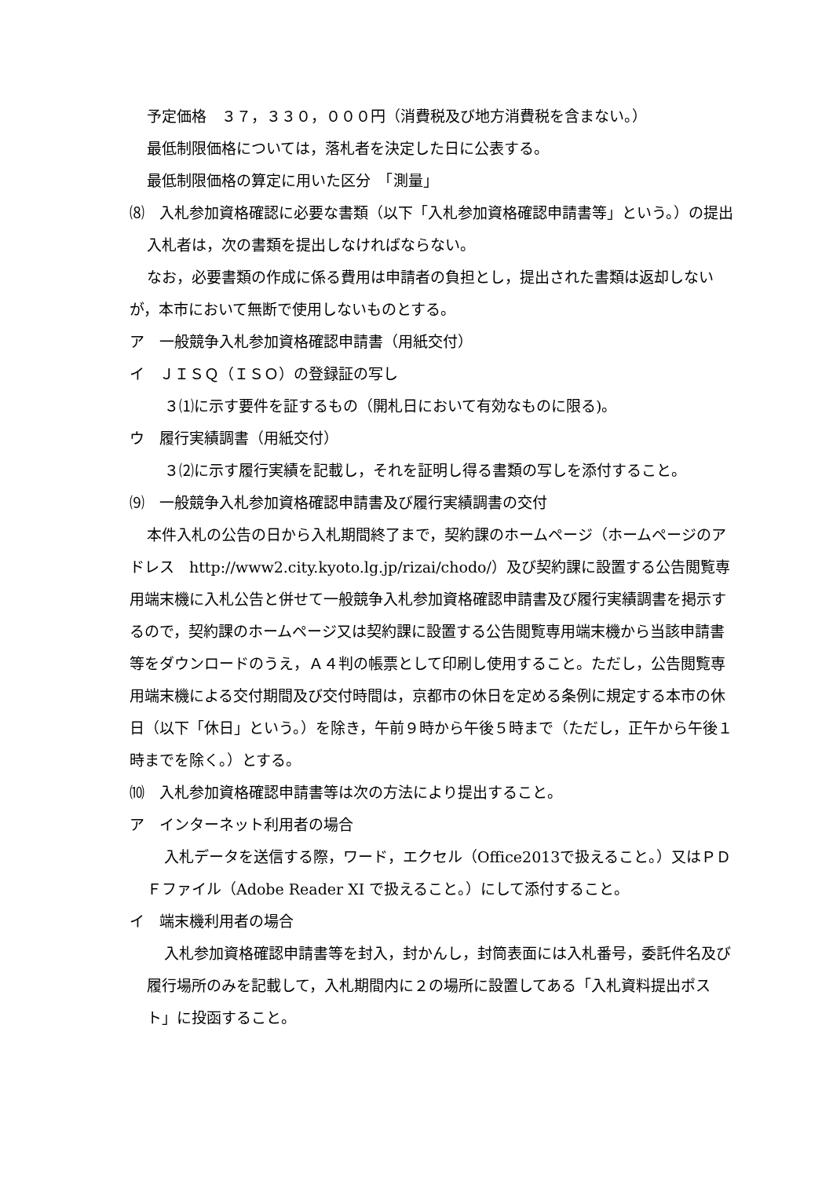予定価格　３７，３３０，０００円（消費税及び地方消費税を含まない。）
最低制限価格については，落札者を決定した日に公表する。
最低制限価格の算定に用いた区分　「測量」
⑻　入札参加資格確認に必要な書類（以下「入札参加資格確認申請書等」という。）の提出
入札者は，次の書類を提出しなければならない。
なお，必要書類の作成に係る費用は申請者の負担とし，提出された書類は返却しないが，本市において無断で使用しないものとする。
ア　一般競争入札参加資格確認申請書（用紙交付）
イ　ＪＩＳＱ（ＩＳＯ）の登録証の写し
３⑴に示す要件を証するもの（開札日において有効なものに限る)。
ウ　履行実績調書（用紙交付）
３⑵に示す履行実績を記載し，それを証明し得る書類の写しを添付すること。
⑼　一般競争入札参加資格確認申請書及び履行実績調書の交付
本件入札の公告の日から入札期間終了まで，契約課のホームページ（ホームページのアドレス　http://www2.city.kyoto.lg.jp/rizai/chodo/）及び契約課に設置する公告閲覧専用端末機に入札公告と併せて一般競争入札参加資格確認申請書及び履行実績調書を掲示するので，契約課のホームページ又は契約課に設置する公告閲覧専用端末機から当該申請書等をダウンロードのうえ，Ａ４判の帳票として印刷し使用すること。ただし，公告閲覧専用端末機による交付期間及び交付時間は，京都市の休日を定める条例に規定する本市の休日（以下「休日」という。）を除き，午前９時から午後５時まで（ただし，正午から午後１時までを除く。）とする。
⑽　入札参加資格確認申請書等は次の方法により提出すること。
ア　インターネット利用者の場合
入札データを送信する際，ワード，エクセル（Office2013で扱えること。）又はＰＤＦファイル（Adobe Reader XI で扱えること。）にして添付すること。
イ　端末機利用者の場合
入札参加資格確認申請書等を封入，封かんし，封筒表面には入札番号，委託件名及び履行場所のみを記載して，入札期間内に２の場所に設置してある「入札資料提出ポスト」に投函すること。